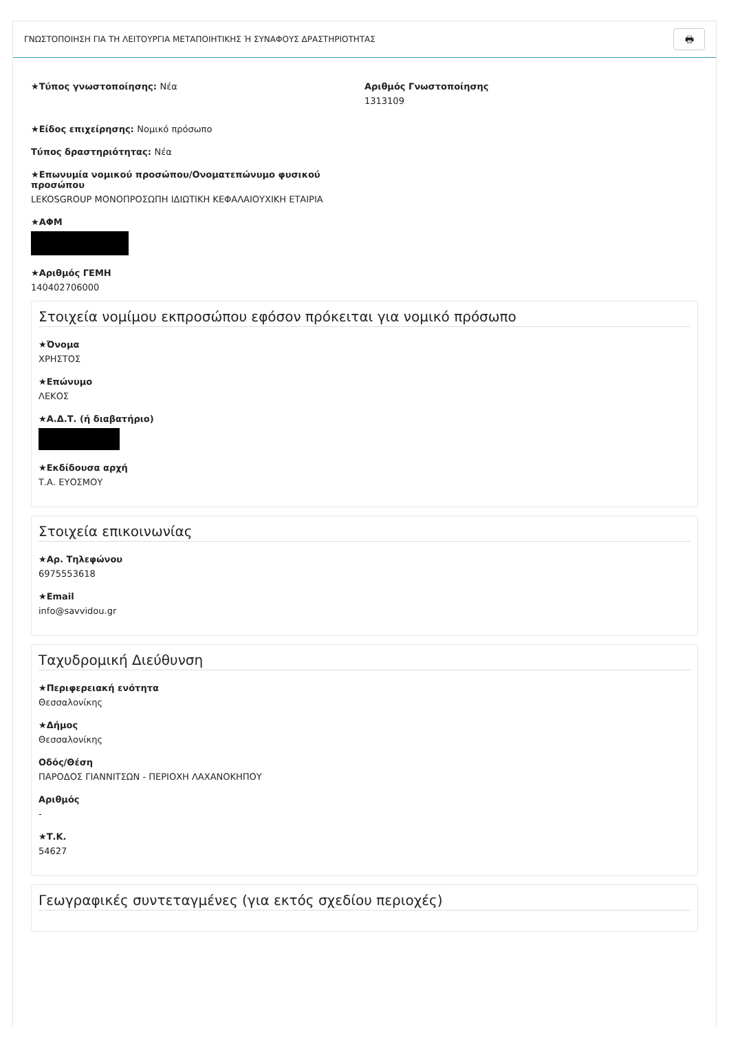ΓΝΩΣΤΟΠΟΙΗΣΗ ΓΙΑ ΤΗ ΛΕΙΤΟΥΡΓΙΑ ΜΕΤΑΠΟΙΗΤΙΚΗΣ Ή ΣΥΝΑΦΟΥΣ ΔΡΑΣΤΗΡΙΟΤΗΤΑΣ 🖶
★Τύπος γνωστοποίησης: Νέα Αριθμός Γνωστοποίησης
1313109
★Είδος επιχείρησης: Νομικό πρόσωπο
Τύπος δραστηριότητας: Νέα
★Επωνυμία νομικού προσώπου/Ονοματεπώνυμο φυσικού
προσώπου
LEKOSGROUP ΜΟΝΟΠΡΟΣΩΠΗ ΙΔΙΩΤΙΚΗ ΚΕΦΑΛΑΙΟΥΧΙΚΗ ΕΤΑΙΡΙΑ
★ΑΦΜ
★Αριθμός ΓΕΜΗ
140402706000
Στοιχεία νομίμου εκπροσώπου εφόσον πρόκειται για νομικό πρόσωπο
★Όνομα
ΧΡΗΣΤΟΣ
★Επώνυμο
ΛΕΚΟΣ
★Α.Δ.Τ. (ή διαβατήριο)
★Εκδίδουσα αρχή
Τ.Α. ΕΥΟΣΜΟΥ
Στοιχεία επικοινωνίας
★Αρ. Τηλεφώνου
6975553618
★Email
info@savvidou.gr
Ταχυδρομική Διεύθυνση
★Περιφερειακή ενότητα
Θεσσαλονίκης
★Δήμος
Θεσσαλονίκης
Οδός/Θέση
ΠΑΡΟΔΟΣ ΓΙΑΝΝΙΤΣΩΝ - ΠΕΡΙΟΧΗ ΛΑΧΑΝΟΚΗΠΟΥ
Αριθμός
-
★Τ.Κ.
54627
Γεωγραφικές συντεταγμένες (για εκτός σχεδίου περιοχές)